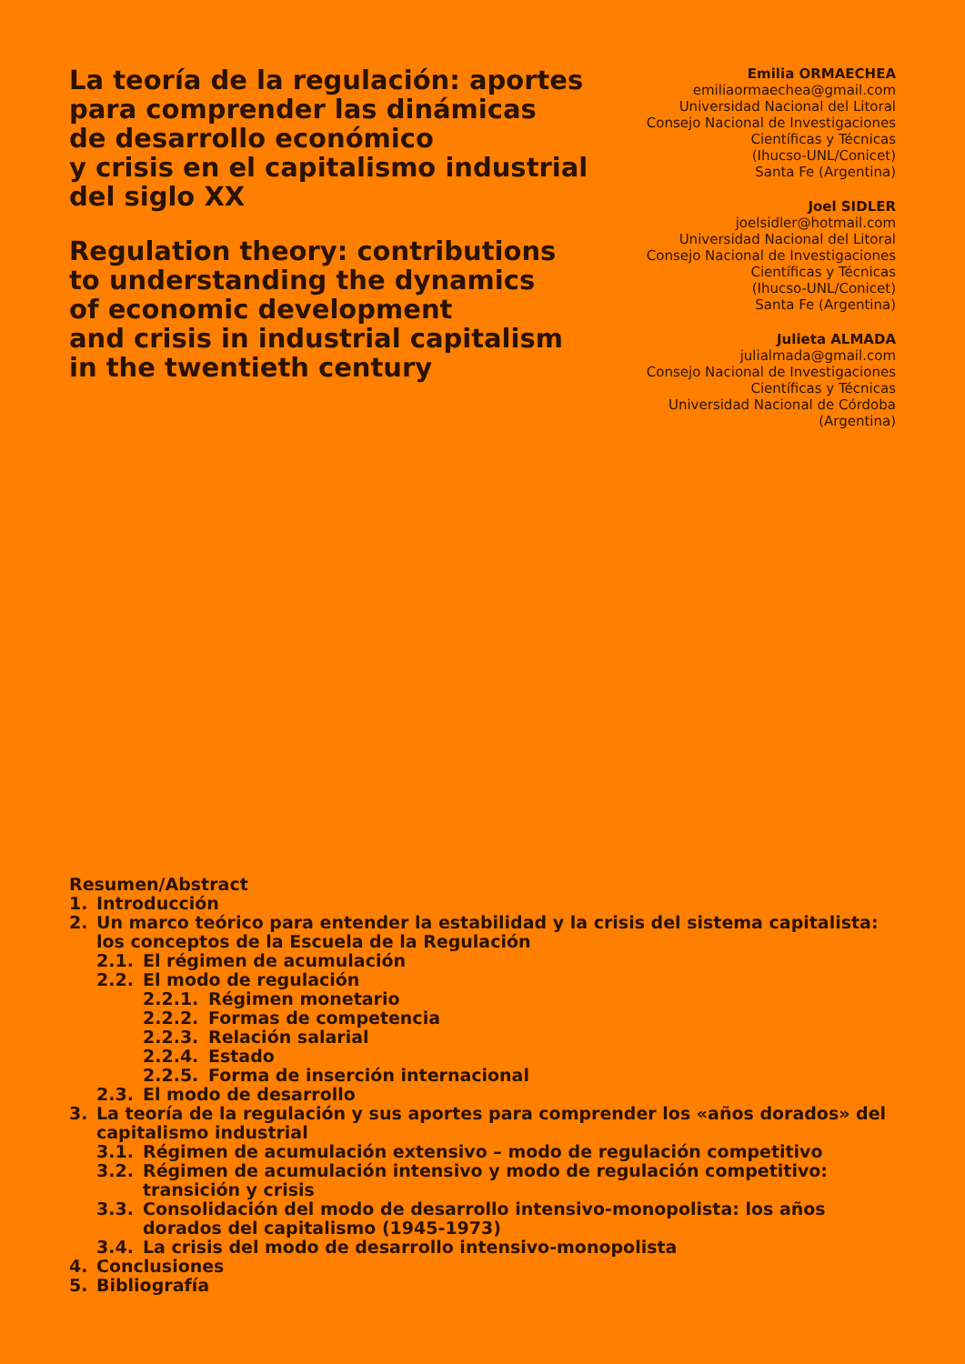La teoría de la regulación: aportes
para comprender las dinámicas
de desarrollo económico
y crisis en el capitalismo industrial
del siglo XX
Regulation theory: contributions
to understanding the dynamics
of economic development
and crisis in industrial capitalism
in the twentieth century
Emilia ORMAECHEA
emiliaormaechea@gmail.com
Universidad Nacional del Litoral
Consejo Nacional de Investigaciones
Científicas y Técnicas
(Ihucso-UNL/Conicet)
Santa Fe (Argentina)
Joel SIDLER
joelsidler@hotmail.com
Universidad Nacional del Litoral
Consejo Nacional de Investigaciones
Científicas y Técnicas
(Ihucso-UNL/Conicet)
Santa Fe (Argentina)
Julieta ALMADA
julialmada@gmail.com
Consejo Nacional de Investigaciones
Científicas y Técnicas
Universidad Nacional de Córdoba
(Argentina)
Resumen/Abstract
1. Introducción
2. Un marco teórico para entender la estabilidad y la crisis del sistema capitalista: los conceptos de la Escuela de la Regulación
2.1. El régimen de acumulación
2.2. El modo de regulación
2.2.1. Régimen monetario
2.2.2. Formas de competencia
2.2.3. Relación salarial
2.2.4. Estado
2.2.5. Forma de inserción internacional
2.3. El modo de desarrollo
3. La teoría de la regulación y sus aportes para comprender los «años dorados» del capitalismo industrial
3.1. Régimen de acumulación extensivo – modo de regulación competitivo
3.2. Régimen de acumulación intensivo y modo de regulación competitivo: transición y crisis
3.3. Consolidación del modo de desarrollo intensivo-monopolista: los años dorados del capitalismo (1945-1973)
3.4. La crisis del modo de desarrollo intensivo-monopolista
4. Conclusiones
5. Bibliografía